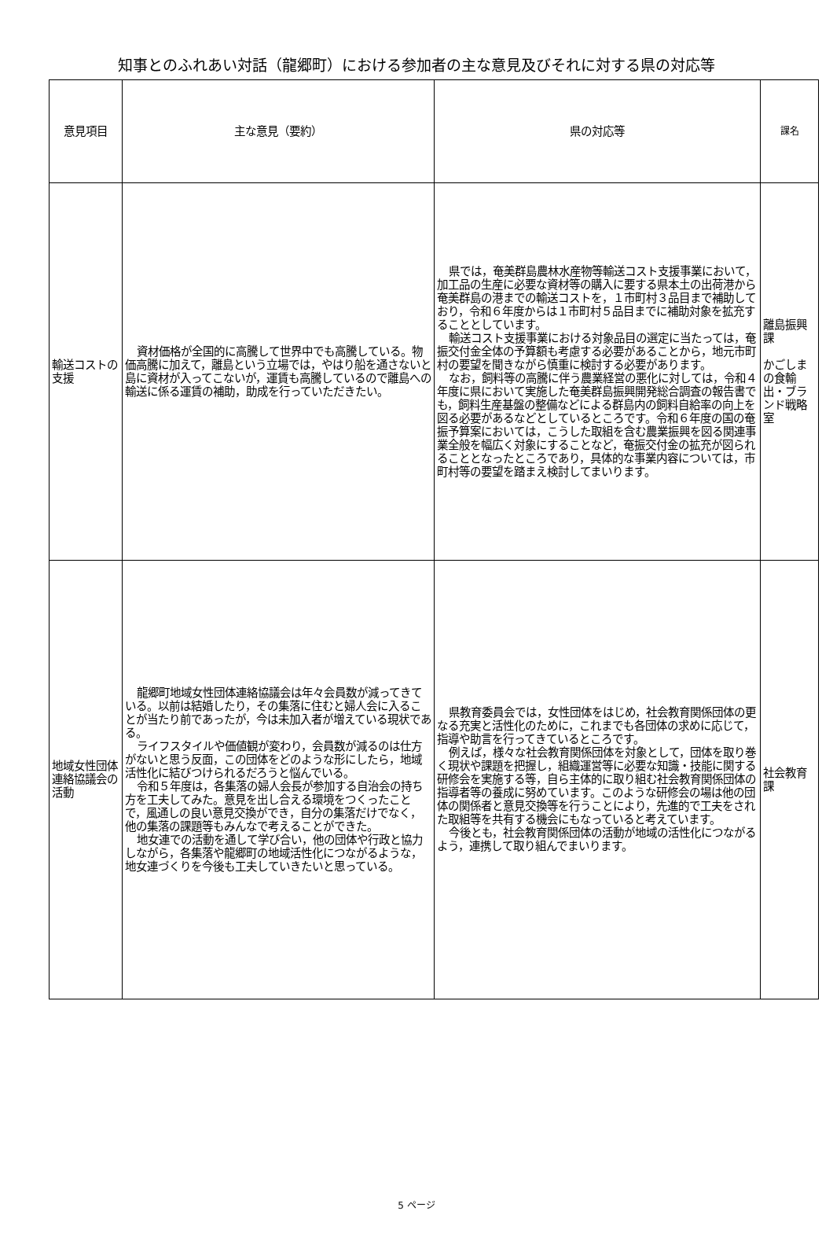知事とのふれあい対話（龍郷町）における参加者の主な意見及びそれに対する県の対応等
| 意見項目 | 主な意見（要約） | 県の対応等 | 課名 |
| --- | --- | --- | --- |
| 輸送コストの支援 | 資材価格が全国的に高騰して世界中でも高騰している。物価高騰に加えて，離島という立場では，やはり船を通さないと島に資材が入ってこないが，運賃も高騰しているので離島への輸送に係る運賃の補助，助成を行っていただきたい。 | 県では，奄美群島農林水産物等輸送コスト支援事業において，加工品の生産に必要な資材等の購入に要する県本土の出荷港から奄美群島の港までの輸送コストを，１市町村３品目まで補助しており，令和６年度からは１市町村５品目までに補助対象を拡充することとしています。 輸送コスト支援事業における対象品目の選定に当たっては，奄振交付金全体の予算額も考慮する必要があることから，地元市町村の要望を聞きながら慎重に検討する必要があります。 なお，飼料等の高騰に伴う農業経営の悪化に対しては，令和４年度に県において実施した奄美群島振興開発総合調査の報告書でも，飼料生産基盤の整備などによる群島内の飼料自給率の向上を図る必要があるなどとしているところです。令和６年度の国の奄振予算案においては，こうした取組を含む農業振興を図る関連事業全般を幅広く対象にすることなど，奄振交付金の拡充が図られることとなったところであり，具体的な事業内容については，市町村等の要望を踏まえ検討してまいります。 | 離島振興課 かごしまの食輸出・ブランド戦略室 |
| 地域女性団体連絡協議会の活動 | 龍郷町地域女性団体連絡協議会は年々会員数が減ってきている。以前は結婚したり，その集落に住むと婦人会に入ることが当たり前であったが，今は未加入者が増えている現状である。 ライフスタイルや価値観が変わり，会員数が減るのは仕方がないと思う反面，この団体をどのような形にしたら，地域活性化に結びつけられるだろうと悩んでいる。 令和５年度は，各集落の婦人会長が参加する自治会の持ち方を工夫してみた。意見を出し合える環境をつくったことで，風通しの良い意見交換ができ，自分の集落だけでなく，他の集落の課題等もみんなで考えることができた。 地女連での活動を通して学び合い，他の団体や行政と協力しながら，各集落や龍郷町の地域活性化につながるような，地女連づくりを今後も工夫していきたいと思っている。 | 県教育委員会では，女性団体をはじめ，社会教育関係団体の更なる充実と活性化のために，これまでも各団体の求めに応じて，指導や助言を行ってきているところです。 例えば，様々な社会教育関係団体を対象として，団体を取り巻く現状や課題を把握し，組織運営等に必要な知識・技能に関する研修会を実施する等，自ら主体的に取り組む社会教育関係団体の指導者等の養成に努めています。このような研修会の場は他の団体の関係者と意見交換等を行うことにより，先進的で工夫をされた取組等を共有する機会にもなっていると考えています。 今後とも，社会教育関係団体の活動が地域の活性化につながるよう，連携して取り組んでまいります。 | 社会教育課 |
5 ページ